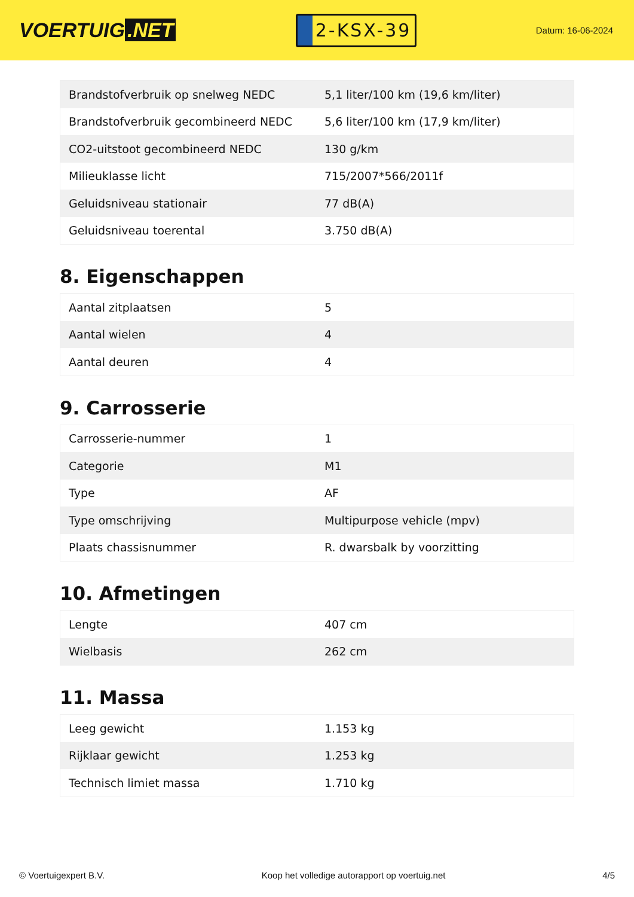VOERTUIG.NET
2-KSX-39
Datum: 16-06-2024
| Brandstofverbruik op snelweg NEDC | 5,1 liter/100 km (19,6 km/liter) |
| Brandstofverbruik gecombineerd NEDC | 5,6 liter/100 km (17,9 km/liter) |
| CO2-uitstoot gecombineerd NEDC | 130 g/km |
| Milieuklasse licht | 715/2007*566/2011f |
| Geluidsniveau stationair | 77 dB(A) |
| Geluidsniveau toerental | 3.750 dB(A) |
8. Eigenschappen
| Aantal zitplaatsen | 5 |
| Aantal wielen | 4 |
| Aantal deuren | 4 |
9. Carrosserie
| Carrosserie-nummer | 1 |
| Categorie | M1 |
| Type | AF |
| Type omschrijving | Multipurpose vehicle (mpv) |
| Plaats chassisnummer | R. dwarsbalk by voorzitting |
10. Afmetingen
| Lengte | 407 cm |
| Wielbasis | 262 cm |
11. Massa
| Leeg gewicht | 1.153 kg |
| Rijklaar gewicht | 1.253 kg |
| Technisch limiet massa | 1.710 kg |
© Voertuigexpert B.V. Koop het volledige autorapport op voertuig.net 4/5